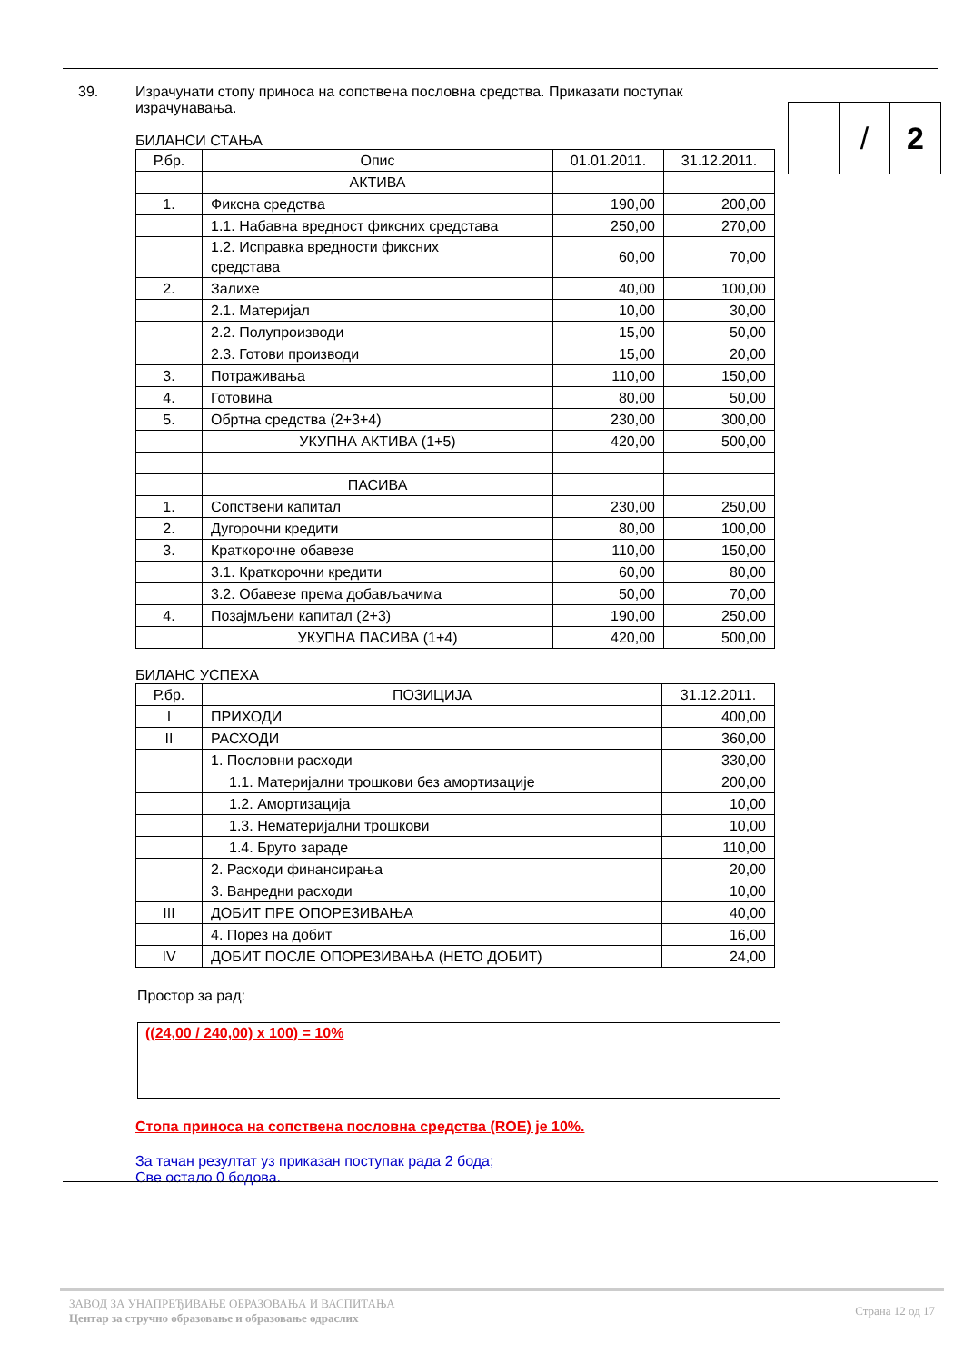39. Израчунати стопу приноса на сопствена пословна средства. Приказати поступак израчунавања.
| | / | 2 |
БИЛАНСИ СТАЊА
| Р.бр. | Опис | 01.01.2011. | 31.12.2011. |
| | АКТИВА | | |
| 1. | Фиксна средства | 190,00 | 200,00 |
| | 1.1. Набавна вредност фиксних средстава | 250,00 | 270,00 |
| | 1.2. Исправка вредности фиксних средстава | 60,00 | 70,00 |
| 2. | Залихе | 40,00 | 100,00 |
| | 2.1. Материјал | 10,00 | 30,00 |
| | 2.2. Полупроизводи | 15,00 | 50,00 |
| | 2.3. Готови производи | 15,00 | 20,00 |
| 3. | Потраживања | 110,00 | 150,00 |
| 4. | Готовина | 80,00 | 50,00 |
| 5. | Обртна средства (2+3+4) | 230,00 | 300,00 |
| | УКУПНА АКТИВА (1+5) | 420,00 | 500,00 |
| | ПАСИВА | | |
| 1. | Сопствени капитал | 230,00 | 250,00 |
| 2. | Дугорочни кредити | 80,00 | 100,00 |
| 3. | Краткорочне обавезе | 110,00 | 150,00 |
| | 3.1. Краткорочни кредити | 60,00 | 80,00 |
| | 3.2. Обавезе према добављачима | 50,00 | 70,00 |
| 4. | Позајмљени капитал (2+3) | 190,00 | 250,00 |
| | УКУПНА ПАСИВА (1+4) | 420,00 | 500,00 |
БИЛАНС УСПЕХА
| Р.бр. | ПОЗИЦИЈА | 31.12.2011. |
| I | ПРИХОДИ | 400,00 |
| II | РАСХОДИ | 360,00 |
| | 1. Пословни расходи | 330,00 |
| | 1.1. Материјални трошкови без амортизације | 200,00 |
| | 1.2. Амортизација | 10,00 |
| | 1.3. Нематеријални трошкови | 10,00 |
| | 1.4. Бруто зараде | 110,00 |
| | 2. Расходи финансирања | 20,00 |
| | 3. Ванредни расходи | 10,00 |
| III | ДОБИТ ПРЕ ОПОРЕЗИВАЊА | 40,00 |
| | 4. Порез на добит | 16,00 |
| IV | ДОБИТ ПОСЛЕ ОПОРЕЗИВАЊА (НЕТО ДОБИТ) | 24,00 |
Простор за рад:
((24,00 / 240,00) x 100) = 10%
Стопа приноса на сопствена пословна средства (ROE) је 10%.
За тачан резултат уз приказан поступак рада 2 бода;
Све остало 0 бодова.
ЗАВОД ЗА УНАПРЕЂИВАЊЕ ОБРАЗОВАЊА И ВАСПИТАЊА
Центар за стручно образовање и образовање одраслих
Страна 12 од 17